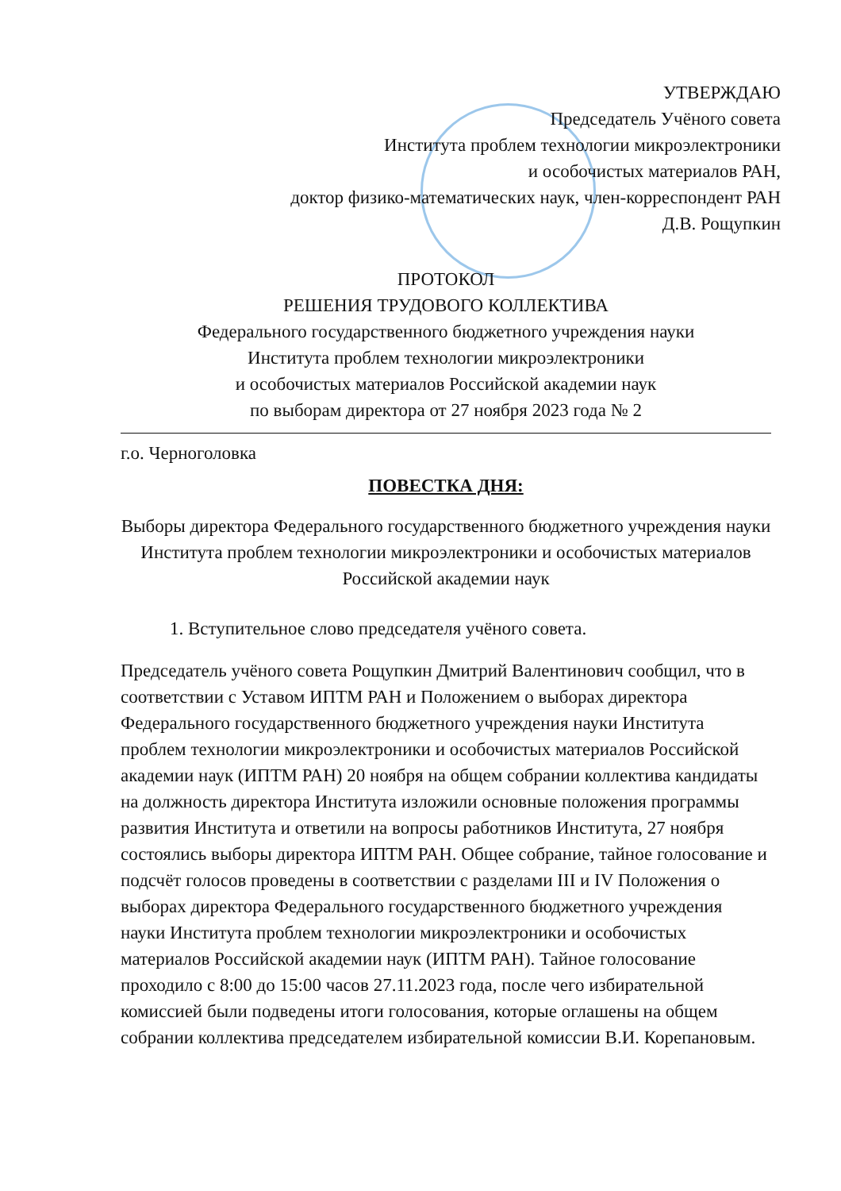УТВЕРЖДАЮ
Председатель Учёного совета
Института проблем технологии микроэлектроники
и особочистых материалов РАН,
доктор физико-математических наук, член-корреспондент РАН
Д.В. Рощупкин
ПРОТОКОЛ
РЕШЕНИЯ ТРУДОВОГО КОЛЛЕКТИВА
Федерального государственного бюджетного учреждения науки
Института проблем технологии микроэлектроники
и особочистых материалов Российской академии наук
по выборам директора от 27 ноября 2023 года № 2
г.о. Черноголовка
ПОВЕСТКА ДНЯ:
Выборы директора Федерального государственного бюджетного учреждения науки Института проблем технологии микроэлектроники и особочистых материалов Российской академии наук
1. Вступительное слово председателя учёного совета.
Председатель учёного совета Рощупкин Дмитрий Валентинович сообщил, что в соответствии с Уставом ИПТМ РАН и Положением о выборах директора Федерального государственного бюджетного учреждения науки Института проблем технологии микроэлектроники и особочистых материалов Российской академии наук (ИПТМ РАН) 20 ноября на общем собрании коллектива кандидаты на должность директора Института изложили основные положения программы развития Института и ответили на вопросы работников Института, 27 ноября состоялись выборы директора ИПТМ РАН. Общее собрание, тайное голосование и подсчёт голосов проведены в соответствии с разделами III и IV Положения о выборах директора Федерального государственного бюджетного учреждения науки Института проблем технологии микроэлектроники и особочистых материалов Российской академии наук (ИПТМ РАН). Тайное голосование проходило с 8:00 до 15:00 часов 27.11.2023 года, после чего избирательной комиссией были подведены итоги голосования, которые оглашены на общем собрании коллектива председателем избирательной комиссии В.И. Корепановым.